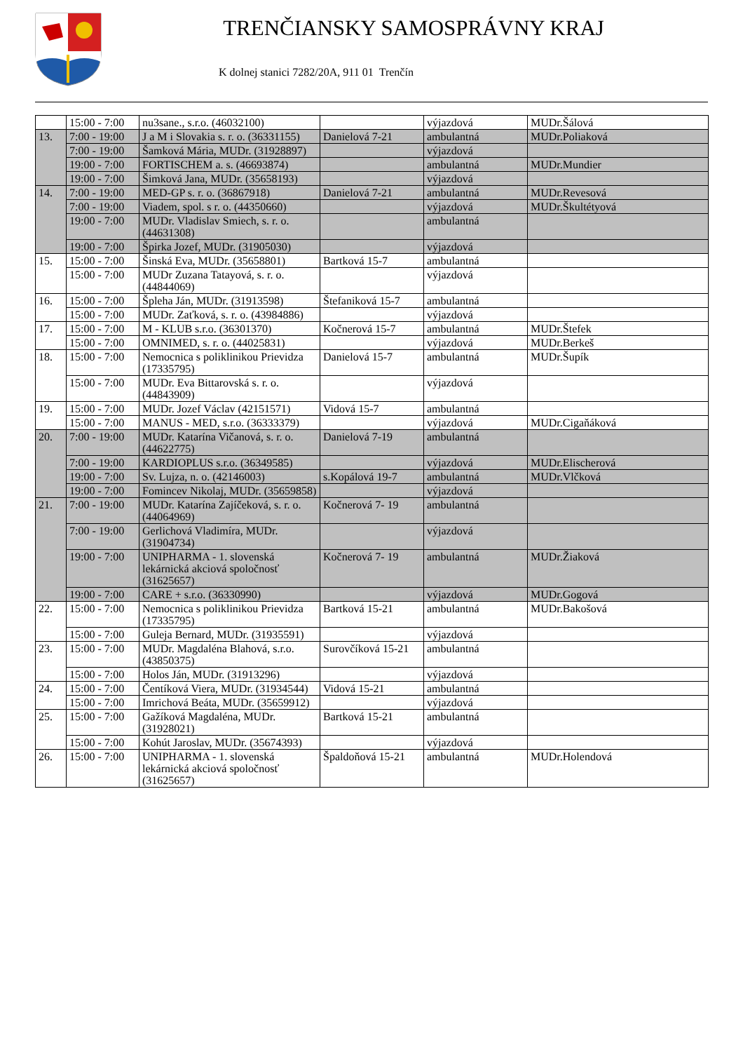TRENČIANSKY SAMOSPRÁVNY KRAJ
K dolnej stanici 7282/20A, 911 01 Trenčín
| | 15:00 - 7:00 | nu3sane., s.r.o. (46032100) | | výjazdová | MUDr.Šálová |
| 13. | 7:00 - 19:00 | J a M i Slovakia s. r. o. (36331155) | Danielová 7-21 | ambulantná | MUDr.Poliaková |
| | 7:00 - 19:00 | Šamková Mária, MUDr. (31928897) | | výjazdová | |
| | 19:00 - 7:00 | FORTISCHEM a. s. (46693874) | | ambulantná | MUDr.Mundier |
| | 19:00 - 7:00 | Šimková Jana, MUDr. (35658193) | | výjazdová | |
| 14. | 7:00 - 19:00 | MED-GP s. r. o. (36867918) | Danielová 7-21 | ambulantná | MUDr.Revesová |
| | 7:00 - 19:00 | Viadem, spol. s r. o. (44350660) | | výjazdová | MUDr.Škultétyová |
| | 19:00 - 7:00 | MUDr. Vladislav Smiech, s. r. o. (44631308) | | ambulantná | |
| | 19:00 - 7:00 | Špirka Jozef, MUDr. (31905030) | | výjazdová | |
| 15. | 15:00 - 7:00 | Šinská Eva, MUDr. (35658801) | Bartková 15-7 | ambulantná | |
| | 15:00 - 7:00 | MUDr Zuzana Tatayová, s. r. o. (44844069) | | výjazdová | |
| 16. | 15:00 - 7:00 | Špleha Ján, MUDr. (31913598) | Štefaniková 15-7 | ambulantná | |
| | 15:00 - 7:00 | MUDr. Zaťková, s. r. o. (43984886) | | výjazdová | |
| 17. | 15:00 - 7:00 | M - KLUB s.r.o. (36301370) | Kočnerová 15-7 | ambulantná | MUDr.Štefek |
| | 15:00 - 7:00 | OMNIMED, s. r. o. (44025831) | | výjazdová | MUDr.Berkeš |
| 18. | 15:00 - 7:00 | Nemocnica s poliklinikou Prievidza (17335795) | Danielová 15-7 | ambulantná | MUDr.Šupík |
| | 15:00 - 7:00 | MUDr. Eva Bittarovská s. r. o. (44843909) | | výjazdová | |
| 19. | 15:00 - 7:00 | MUDr. Jozef Václav (42151571) | Vidová 15-7 | ambulantná | |
| | 15:00 - 7:00 | MANUS - MED, s.r.o. (36333379) | | výjazdová | MUDr.Cigaňáková |
| 20. | 7:00 - 19:00 | MUDr. Katarína Vičanová, s. r. o. (44622775) | Danielová 7-19 | ambulantná | |
| | 7:00 - 19:00 | KARDIOPLUS s.r.o. (36349585) | | výjazdová | MUDr.Elischerová |
| | 19:00 - 7:00 | Sv. Lujza, n. o. (42146003) | s.Kopálová 19-7 | ambulantná | MUDr.Vlčková |
| | 19:00 - 7:00 | Fomincev Nikolaj, MUDr. (35659858) | | výjazdová | |
| 21. | 7:00 - 19:00 | MUDr. Katarína Zajíčeková, s. r. o. (44064969) | Kočnerová 7- 19 | ambulantná | |
| | 7:00 - 19:00 | Gerlichová Vladimíra, MUDr. (31904734) | | výjazdová | |
| | 19:00 - 7:00 | UNIPHARMA - 1. slovenská lekárnická akciová spoločnosť (31625657) | Kočnerová 7- 19 | ambulantná | MUDr.Žiaková |
| | 19:00 - 7:00 | CARE + s.r.o. (36330990) | | výjazdová | MUDr.Gogová |
| 22. | 15:00 - 7:00 | Nemocnica s poliklinikou Prievidza (17335795) | Bartková 15-21 | ambulantná | MUDr.Bakošová |
| | 15:00 - 7:00 | Guleja Bernard, MUDr. (31935591) | | výjazdová | |
| 23. | 15:00 - 7:00 | MUDr. Magdaléna Blahová, s.r.o. (43850375) | Surovčíková 15-21 | ambulantná | |
| | 15:00 - 7:00 | Holos Ján, MUDr. (31913296) | | výjazdová | |
| 24. | 15:00 - 7:00 | Čentíková Viera, MUDr. (31934544) | Vidová 15-21 | ambulantná | |
| | 15:00 - 7:00 | Imrichová Beáta, MUDr. (35659912) | | výjazdová | |
| 25. | 15:00 - 7:00 | Gažíková Magdaléna, MUDr. (31928021) | Bartková 15-21 | ambulantná | |
| | 15:00 - 7:00 | Kohút Jaroslav, MUDr. (35674393) | | výjazdová | |
| 26. | 15:00 - 7:00 | UNIPHARMA - 1. slovenská lekárnická akciová spoločnosť (31625657) | Špaldoňová 15-21 | ambulantná | MUDr.Holendová |